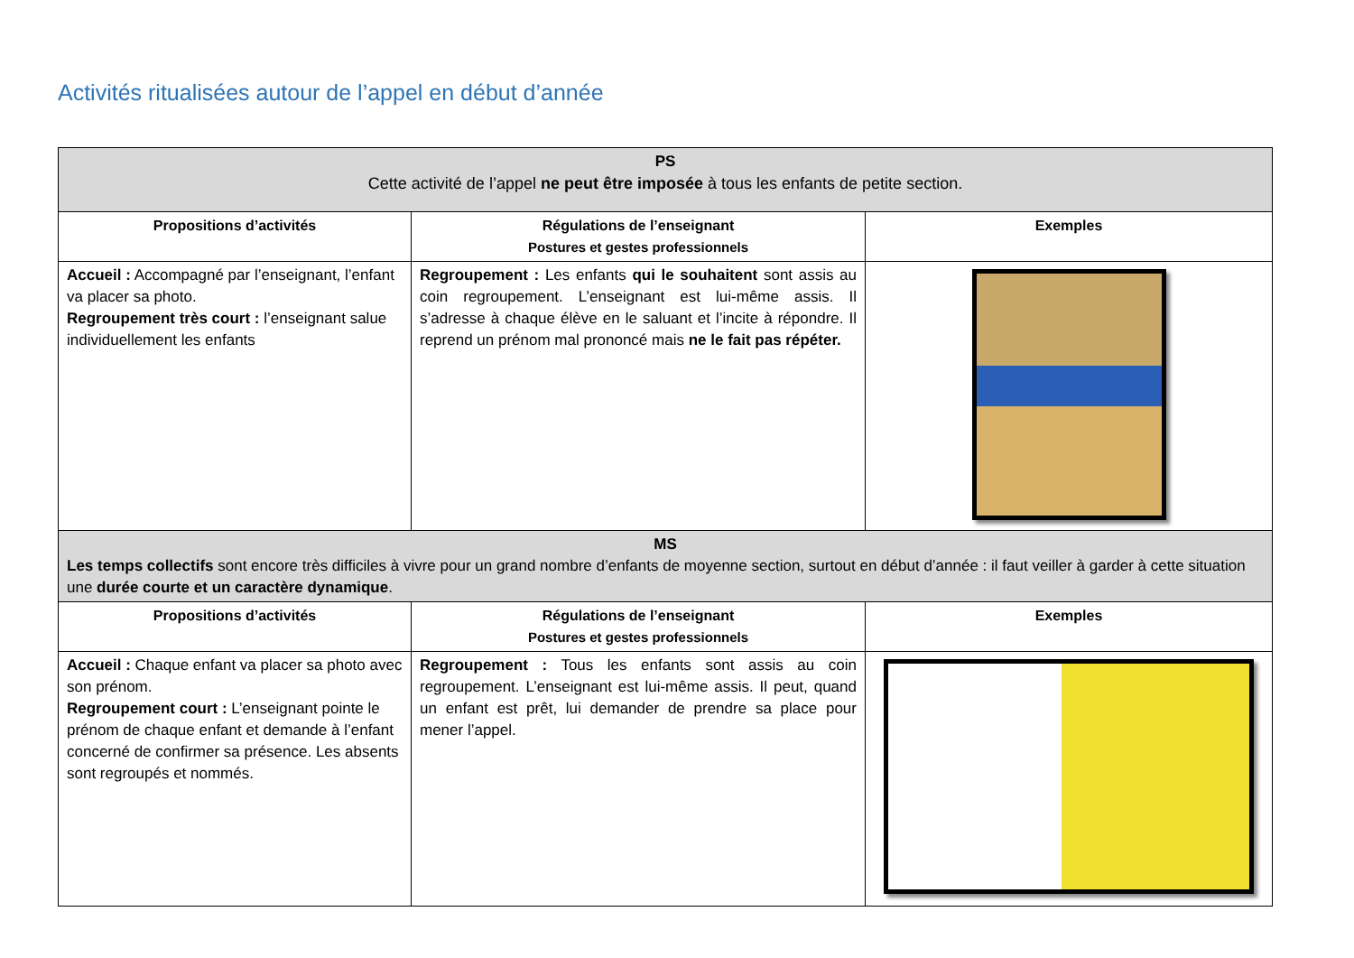Activités ritualisées autour de l’appel en début d’année
| PS Cette activité de l’appel ne peut être imposée à tous les enfants de petite section. | | |
| Propositions d’activités | Régulations de l’enseignant Postures et gestes professionnels | Exemples |
| Accueil : Accompagné par l’enseignant, l’enfant va placer sa photo. Regroupement très court : l’enseignant salue individuellement les enfants | Regroupement : Les enfants qui le souhaitent sont assis au coin regroupement. L’enseignant est lui-même assis. Il s’adresse à chaque élève en le saluant et l’incite à répondre. Il reprend un prénom mal prononcé mais ne le fait pas répéter. | |
| MS Les temps collectifs sont encore très difficiles à vivre pour un grand nombre d’enfants de moyenne section, surtout en début d’année : il faut veiller à garder à cette situation une durée courte et un caractère dynamique . | | |
| Propositions d’activités | Régulations de l’enseignant Postures et gestes professionnels | Exemples |
| Accueil : Chaque enfant va placer sa photo avec son prénom. Regroupement court : L’enseignant pointe le prénom de chaque enfant et demande à l’enfant concerné de confirmer sa présence. Les absents sont regroupés et nommés. | Regroupement : Tous les enfants sont assis au coin regroupement. L’enseignant est lui-même assis. Il peut, quand un enfant est prêt, lui demander de prendre sa place pour mener l’appel. | |